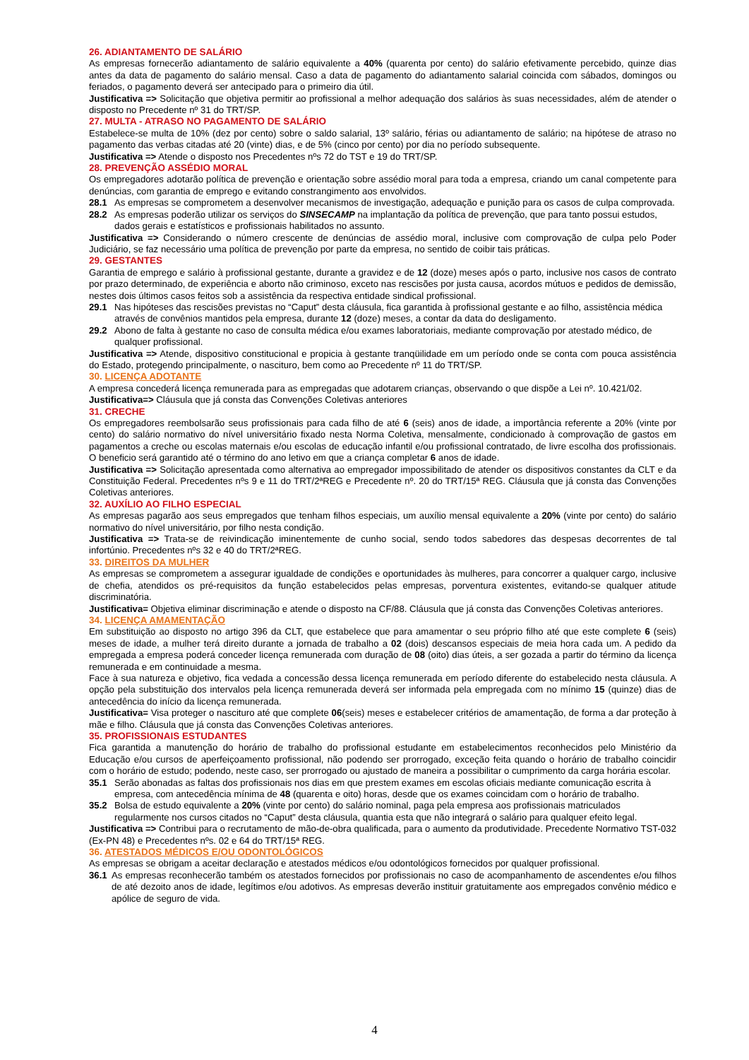26. ADIANTAMENTO DE SALÁRIO
As empresas fornecerão adiantamento de salário equivalente a 40% (quarenta por cento) do salário efetivamente percebido, quinze dias antes da data de pagamento do salário mensal. Caso a data de pagamento do adiantamento salarial coincida com sábados, domingos ou feriados, o pagamento deverá ser antecipado para o primeiro dia útil.
Justificativa => Solicitação que objetiva permitir ao profissional a melhor adequação dos salários às suas necessidades, além de atender o disposto no Precedente nº 31 do TRT/SP.
27. MULTA - ATRASO NO PAGAMENTO DE SALÁRIO
Estabelece-se multa de 10% (dez por cento) sobre o saldo salarial, 13º salário, férias ou adiantamento de salário; na hipótese de atraso no pagamento das verbas citadas até 20 (vinte) dias, e de 5% (cinco por cento) por dia no período subsequente.
Justificativa => Atende o disposto nos Precedentes nºs 72 do TST e 19 do TRT/SP.
28. PREVENÇÃO ASSÉDIO MORAL
Os empregadores adotarão política de prevenção e orientação sobre assédio moral para toda a empresa, criando um canal competente para denúncias, com garantia de emprego e evitando constrangimento aos envolvidos.
28.1 As empresas se comprometem a desenvolver mecanismos de investigação, adequação e punição para os casos de culpa comprovada.
28.2 As empresas poderão utilizar os serviços do SINSECAMP na implantação da política de prevenção, que para tanto possui estudos, dados gerais e estatísticos e profissionais habilitados no assunto.
Justificativa => Considerando o número crescente de denúncias de assédio moral, inclusive com comprovação de culpa pelo Poder Judiciário, se faz necessário uma política de prevenção por parte da empresa, no sentido de coibir tais práticas.
29. GESTANTES
Garantia de emprego e salário à profissional gestante, durante a gravidez e de 12 (doze) meses após o parto, inclusive nos casos de contrato por prazo determinado, de experiência e aborto não criminoso, exceto nas rescisões por justa causa, acordos mútuos e pedidos de demissão, nestes dois últimos casos feitos sob a assistência da respectiva entidade sindical profissional.
29.1 Nas hipóteses das rescisões previstas no “Caput” desta cláusula, fica garantida à profissional gestante e ao filho, assistência médica através de convênios mantidos pela empresa, durante 12 (doze) meses, a contar da data do desligamento.
29.2 Abono de falta à gestante no caso de consulta médica e/ou exames laboratoriais, mediante comprovação por atestado médico, de qualquer profissional.
Justificativa => Atende, dispositivo constitucional e propicia à gestante tranqüilidade em um período onde se conta com pouca assistência do Estado, protegendo principalmente, o nascituro, bem como ao Precedente nº 11 do TRT/SP.
30. LICENÇA ADOTANTE
A empresa concederá licença remunerada para as empregadas que adotarem crianças, observando o que dispõe a Lei nº. 10.421/02.
Justificativa=> Cláusula que já consta das Convenções Coletivas anteriores
31. CRECHE
Os empregadores reembolsarão seus profissionais para cada filho de até 6 (seis) anos de idade, a importância referente a 20% (vinte por cento) do salário normativo do nível universitário fixado nesta Norma Coletiva, mensalmente, condicionado à comprovação de gastos em pagamentos a creche ou escolas maternais e/ou escolas de educação infantil e/ou profissional contratado, de livre escolha dos profissionais. O beneficio será garantido até o término do ano letivo em que a criança completar 6 anos de idade.
Justificativa => Solicitação apresentada como alternativa ao empregador impossibilitado de atender os dispositivos constantes da CLT e da Constituição Federal. Precedentes nºs 9 e 11 do TRT/2ªREG e Precedente nº. 20 do TRT/15ª REG. Cláusula que já consta das Convenções Coletivas anteriores.
32. AUXÍLIO AO FILHO ESPECIAL
As empresas pagarão aos seus empregados que tenham filhos especiais, um auxílio mensal equivalente a 20% (vinte por cento) do salário normativo do nível universitário, por filho nesta condição.
Justificativa => Trata-se de reivindicação iminentemente de cunho social, sendo todos sabedores das despesas decorrentes de tal infortúnio. Precedentes nºs 32 e 40 do TRT/2ªREG.
33. DIREITOS DA MULHER
As empresas se comprometem a assegurar igualdade de condições e oportunidades às mulheres, para concorrer a qualquer cargo, inclusive de chefia, atendidos os pré-requisitos da função estabelecidos pelas empresas, porventura existentes, evitando-se qualquer atitude discriminatória.
Justificativa= Objetiva eliminar discriminação e atende o disposto na CF/88. Cláusula que já consta das Convenções Coletivas anteriores.
34. LICENÇA AMAMENTAÇÃO
Em substituição ao disposto no artigo 396 da CLT, que estabelece que para amamentar o seu próprio filho até que este complete 6 (seis) meses de idade, a mulher terá direito durante a jornada de trabalho a 02 (dois) descansos especiais de meia hora cada um. A pedido da empregada a empresa poderá conceder licença remunerada com duração de 08 (oito) dias úteis, a ser gozada a partir do término da licença remunerada e em continuidade a mesma.
Face à sua natureza e objetivo, fica vedada a concessão dessa licença remunerada em período diferente do estabelecido nesta cláusula. A opção pela substituição dos intervalos pela licença remunerada deverá ser informada pela empregada com no mínimo 15 (quinze) dias de antecedência do início da licença remunerada.
Justificativa= Visa proteger o nascituro até que complete 06(seis) meses e estabelecer critérios de amamentação, de forma a dar proteção à mãe e filho. Cláusula que já consta das Convenções Coletivas anteriores.
35. PROFISSIONAIS ESTUDANTES
Fica garantida a manutenção do horário de trabalho do profissional estudante em estabelecimentos reconhecidos pelo Ministério da Educação e/ou cursos de aperfeiçoamento profissional, não podendo ser prorrogado, exceção feita quando o horário de trabalho coincidir com o horário de estudo; podendo, neste caso, ser prorrogado ou ajustado de maneira a possibilitar o cumprimento da carga horária escolar.
35.1 Serão abonadas as faltas dos profissionais nos dias em que prestem exames em escolas oficiais mediante comunicação escrita à empresa, com antecedência mínima de 48 (quarenta e oito) horas, desde que os exames coincidam com o horário de trabalho.
35.2 Bolsa de estudo equivalente a 20% (vinte por cento) do salário nominal, paga pela empresa aos profissionais matriculados regularmente nos cursos citados no “Caput” desta cláusula, quantia esta que não integrará o salário para qualquer efeito legal.
Justificativa => Contribui para o recrutamento de mão-de-obra qualificada, para o aumento da produtividade. Precedente Normativo TST-032 (Ex-PN 48) e Precedentes nºs. 02 e 64 do TRT/15ª REG.
36. ATESTADOS MÉDICOS E/OU ODONTOLÓGICOS
As empresas se obrigam a aceitar declaração e atestados médicos e/ou odontológicos fornecidos por qualquer profissional.
36.1 As empresas reconhecerão também os atestados fornecidos por profissionais no caso de acompanhamento de ascendentes e/ou filhos de até dezoito anos de idade, legítimos e/ou adotivos. As empresas deverão instituir gratuitamente aos empregados convênio médico e apólice de seguro de vida.
4